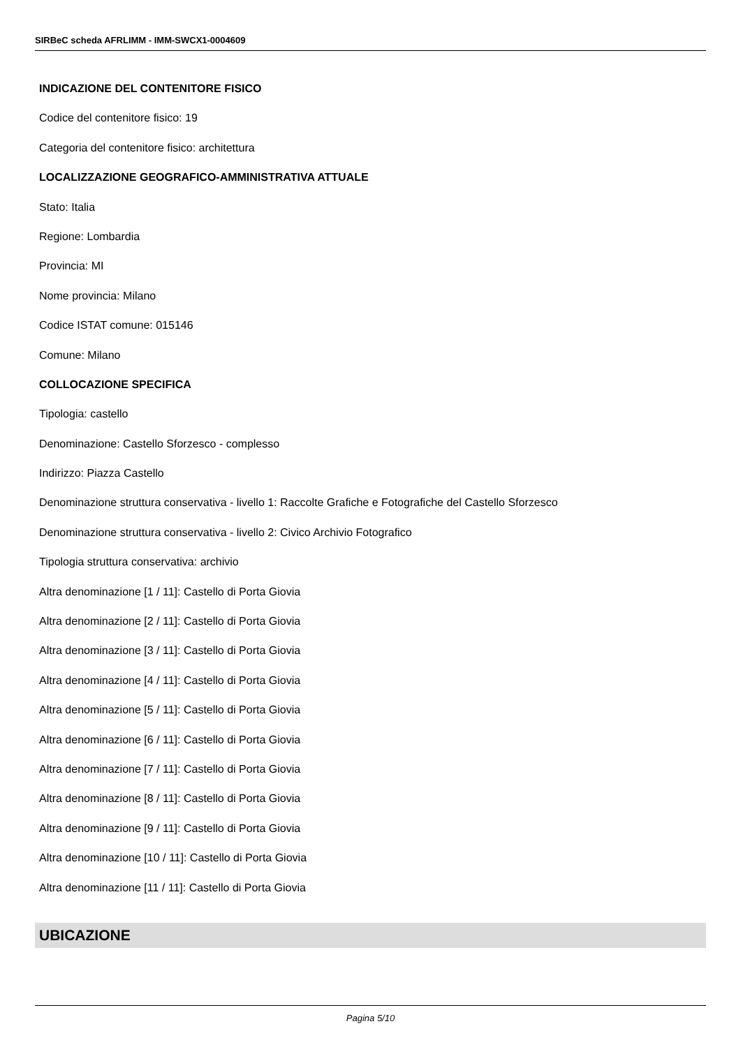SIRBeC scheda AFRLIMM - IMM-SWCX1-0004609
INDICAZIONE DEL CONTENITORE FISICO
Codice del contenitore fisico: 19
Categoria del contenitore fisico: architettura
LOCALIZZAZIONE GEOGRAFICO-AMMINISTRATIVA ATTUALE
Stato: Italia
Regione: Lombardia
Provincia: MI
Nome provincia: Milano
Codice ISTAT comune: 015146
Comune: Milano
COLLOCAZIONE SPECIFICA
Tipologia: castello
Denominazione: Castello Sforzesco - complesso
Indirizzo: Piazza Castello
Denominazione struttura conservativa - livello 1: Raccolte Grafiche e Fotografiche del Castello Sforzesco
Denominazione struttura conservativa - livello 2: Civico Archivio Fotografico
Tipologia struttura conservativa: archivio
Altra denominazione [1 / 11]: Castello di Porta Giovia
Altra denominazione [2 / 11]: Castello di Porta Giovia
Altra denominazione [3 / 11]: Castello di Porta Giovia
Altra denominazione [4 / 11]: Castello di Porta Giovia
Altra denominazione [5 / 11]: Castello di Porta Giovia
Altra denominazione [6 / 11]: Castello di Porta Giovia
Altra denominazione [7 / 11]: Castello di Porta Giovia
Altra denominazione [8 / 11]: Castello di Porta Giovia
Altra denominazione [9 / 11]: Castello di Porta Giovia
Altra denominazione [10 / 11]: Castello di Porta Giovia
Altra denominazione [11 / 11]: Castello di Porta Giovia
UBICAZIONE
Pagina 5/10